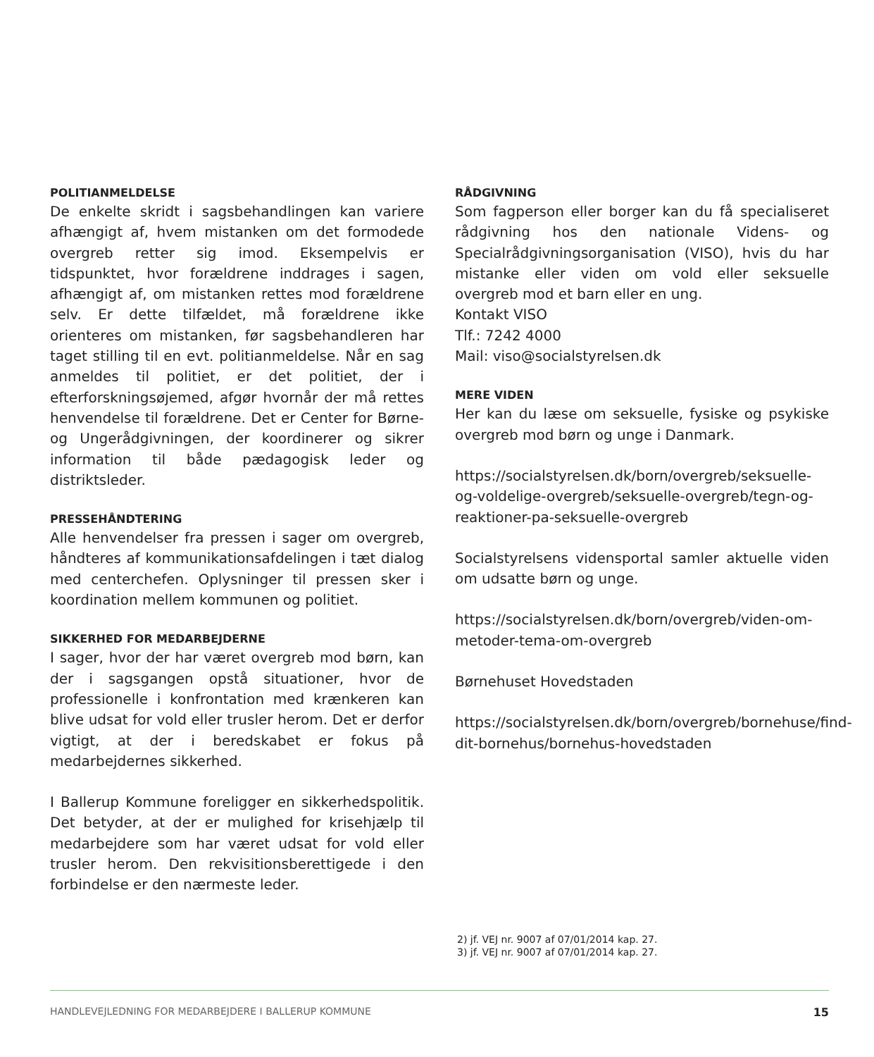POLITIANMELDELSE
De enkelte skridt i sagsbehandlingen kan variere afhængigt af, hvem mistanken om det formodede overgreb retter sig imod. Eksempelvis er tidspunktet, hvor forældrene inddrages i sagen, afhængigt af, om mistanken rettes mod forældrene selv. Er dette tilfældet, må forældrene ikke orienteres om mistanken, før sagsbehandleren har taget stilling til en evt. politianmeldelse. Når en sag anmeldes til politiet, er det politiet, der i efterforskningsøjemed, afgør hvornår der må rettes henvendelse til forældrene. Det er Center for Børne- og Ungerådgivningen, der koordinerer og sikrer information til både pædagogisk leder og distriktsleder.
PRESSEHÅNDTERING
Alle henvendelser fra pressen i sager om overgreb, håndteres af kommunikationsafdelingen i tæt dialog med centerchefen. Oplysninger til pressen sker i koordination mellem kommunen og politiet.
SIKKERHED FOR MEDARBEJDERNE
I sager, hvor der har været overgreb mod børn, kan der i sagsgangen opstå situationer, hvor de professionelle i konfrontation med krænkeren kan blive udsat for vold eller trusler herom. Det er derfor vigtigt, at der i beredskabet er fokus på medarbejdernes sikkerhed.
I Ballerup Kommune foreligger en sikkerhedspolitik. Det betyder, at der er mulighed for krisehjælp til medarbejdere som har været udsat for vold eller trusler herom. Den rekvisitionsberettigede i den forbindelse er den nærmeste leder.
RÅDGIVNING
Som fagperson eller borger kan du få specialiseret rådgivning hos den nationale Videns- og Specialrådgivningsorganisation (VISO), hvis du har mistanke eller viden om vold eller seksuelle overgreb mod et barn eller en ung.
Kontakt VISO
Tlf.: 7242 4000
Mail: viso@socialstyrelsen.dk
MERE VIDEN
Her kan du læse om seksuelle, fysiske og psykiske overgreb mod børn og unge i Danmark.
https://socialstyrelsen.dk/born/overgreb/seksuelle-og-voldelige-overgreb/seksuelle-overgreb/tegn-og-reaktioner-pa-seksuelle-overgreb
Socialstyrelsens vidensportal samler aktuelle viden om udsatte børn og unge.
https://socialstyrelsen.dk/born/overgreb/viden-om-metoder-tema-om-overgreb
Børnehuset Hovedstaden
https://socialstyrelsen.dk/born/overgreb/bornehuse/find-dit-bornehus/bornehus-hovedstaden
2) jf. VEJ nr. 9007 af 07/01/2014 kap. 27.
3) jf. VEJ nr. 9007 af 07/01/2014 kap. 27.
HANDLEVEJLEDNING FOR MEDARBEJDERE I BALLERUP KOMMUNE 15